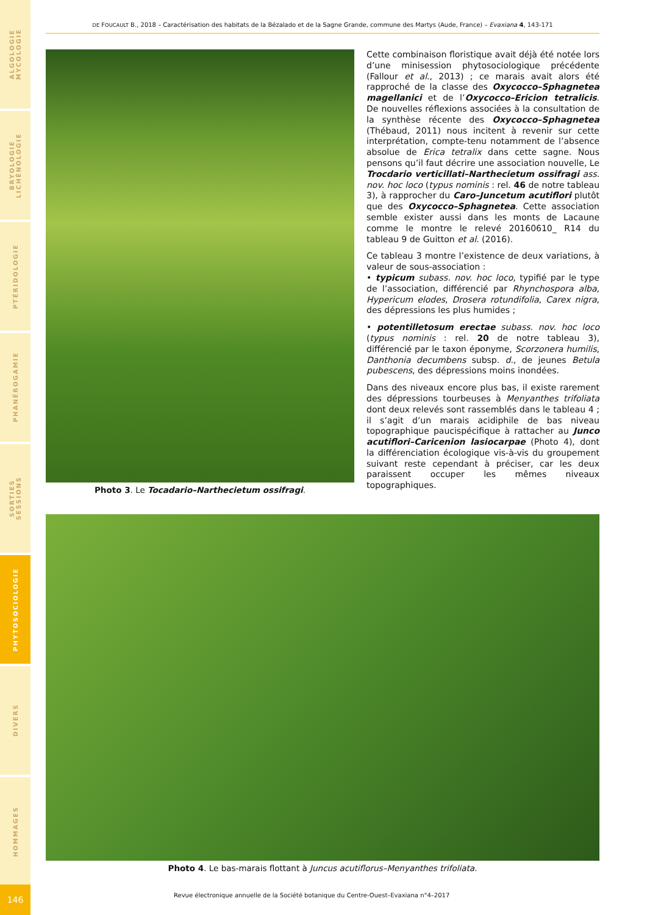ALGOLOGIE
MYCOLOGIE
BRYOLOGIE
LICHÉNOLOGIE
PTÉRIDOLOGIE
PHANÉROGAMIE
SORTIES
SESSIONS
PHYTOSOCIOLOGIE
DIVERS
HOMMAGES
146
DE FOUCAULT B., 2018 – Caractérisation des habitats de la Bézalado et de la Sagne Grande, commune des Martys (Aude, France) – Evaxiana 4, 143-171
Photo 3. Le Tocadario–Narthecietum ossifragi.
Cette combinaison floristique avait déjà été notée lors d’une minisession phytosociologique précédente (Fallour et al., 2013) ; ce marais avait alors été rapproché de la classe des Oxycocco–Sphagnetea magellanici et de l’Oxycocco–Ericion tetralicis. De nouvelles réflexions associées à la consultation de la synthèse récente des Oxycocco–Sphagnetea (Thébaud, 2011) nous incitent à revenir sur cette interprétation, compte-tenu notamment de l’absence absolue de Erica tetralix dans cette sagne. Nous pensons qu’il faut décrire une association nouvelle, Le Trocdario verticillati–Narthecietum ossifragi ass. nov. hoc loco (typus nominis : rel. 46 de notre tableau 3), à rapprocher du Caro–Juncetum acutiflori plutôt que des Oxycocco–Sphagnetea. Cette association semble exister aussi dans les monts de Lacaune comme le montre le relevé 20160610_ R14 du tableau 9 de Guitton et al. (2016).
Ce tableau 3 montre l’existence de deux variations, à valeur de sous-association :
• typicum subass. nov. hoc loco, typifié par le type de l’association, différencié par Rhynchospora alba, Hypericum elodes, Drosera rotundifolia, Carex nigra, des dépressions les plus humides ;
• potentilletosum erectae subass. nov. hoc loco (typus nominis : rel. 20 de notre tableau 3), différencié par le taxon éponyme, Scorzonera humilis, Danthonia decumbens subsp. d., de jeunes Betula pubescens, des dépressions moins inondées.
Dans des niveaux encore plus bas, il existe rarement des dépressions tourbeuses à Menyanthes trifoliata dont deux relevés sont rassemblés dans le tableau 4 ; il s’agit d’un marais acidiphile de bas niveau topographique paucispécifique à rattacher au Junco acutiflori–Caricenion lasiocarpae (Photo 4), dont la différenciation écologique vis-à-vis du groupement suivant reste cependant à préciser, car les deux paraissent occuper les mêmes niveaux topographiques.
Photo 4. Le bas-marais flottant à Juncus acutiflorus–Menyanthes trifoliata.
Revue électronique annuelle de la Société botanique du Centre-Ouest–Evaxiana n°4–2017